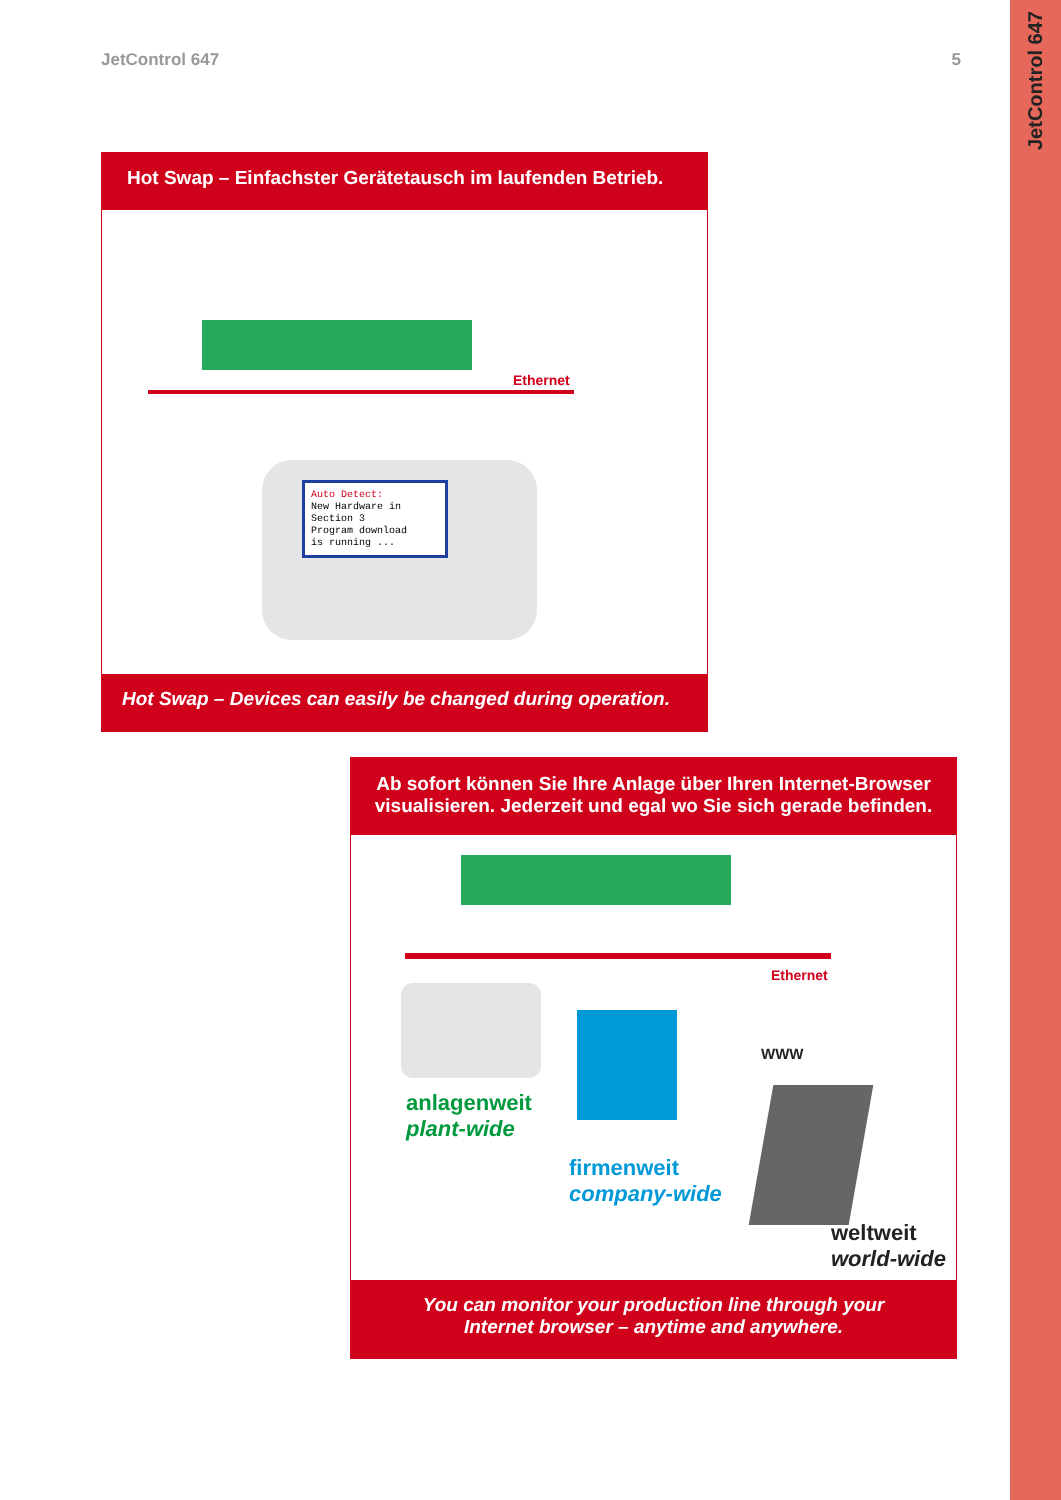JetControl 647
JetControl 647 5
Hot Swap – Einfachster Gerätetausch im laufenden Betrieb.
Ethernet
Auto Detect:
New Hardware in
Section 3
Program download
is running ...
Hot Swap – Devices can easily be changed during operation.
Ab sofort können Sie Ihre Anlage über Ihren Internet-Browser visualisieren. Jederzeit und egal wo Sie sich gerade befinden.
Ethernet
WWW
anlagenweit
plant-wide
firmenweit
company-wide
weltweit
world-wide
You can monitor your production line through your
Internet browser – anytime and anywhere.